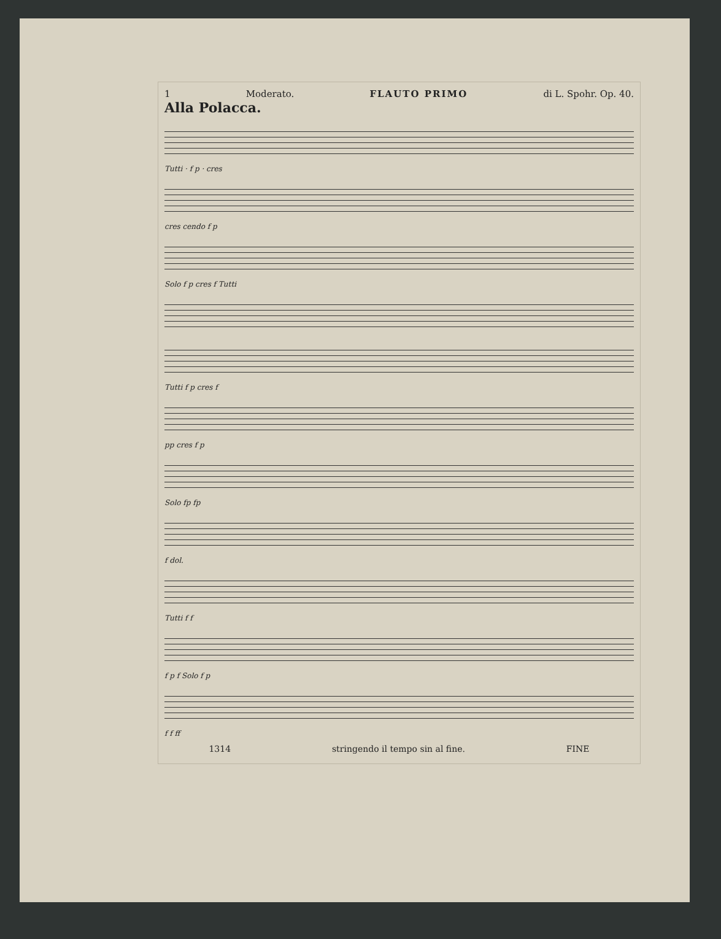1 Moderato. FLAUTO PRIMO di L. Spohr. Op. 40.
Alla Polacca.
Tutti · f p · cres
cres cendo f p
Solo f p cres f Tutti
Tutti f p cres f
pp cres f p
Solo fp fp
f dol.
Tutti f f
f p f Solo f p
f f ff
1314 stringendo il tempo sin al fine. FINE